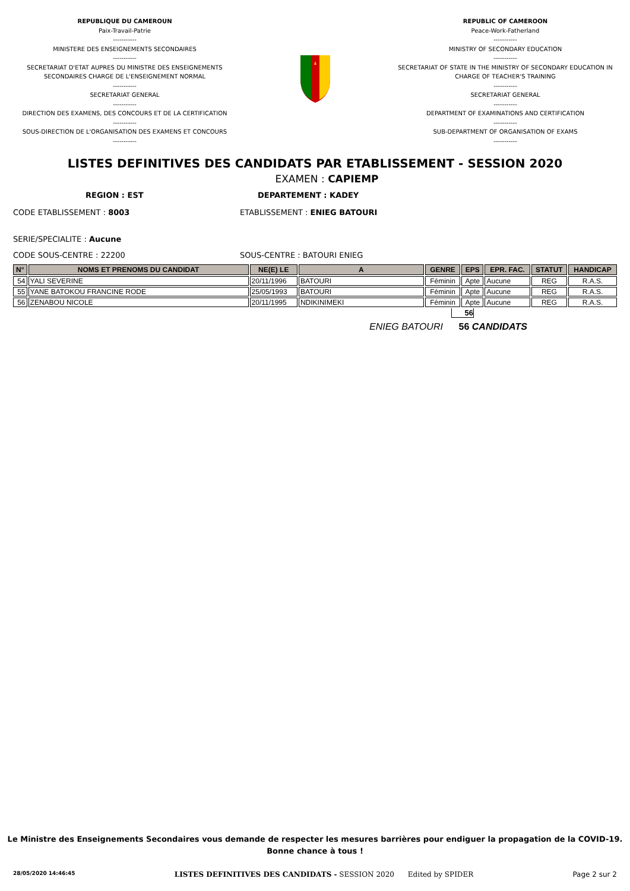REPUBLIQUE DU CAMEROUN
Paix-Travail-Patrie
-----------
MINISTERE DES ENSEIGNEMENTS SECONDAIRES
-----------
SECRETARIAT D'ETAT AUPRES DU MINISTRE DES ENSEIGNEMENTS SECONDAIRES CHARGE DE L'ENSEIGNEMENT NORMAL
-----------
SECRETARIAT GENERAL
-----------
DIRECTION DES EXAMENS, DES CONCOURS ET DE LA CERTIFICATION
-----------
SOUS-DIRECTION DE L'ORGANISATION DES EXAMENS ET CONCOURS
-----------
REPUBLIC OF CAMEROON
Peace-Work-Fatherland
-----------
MINISTRY OF SECONDARY EDUCATION
-----------
SECRETARIAT OF STATE IN THE MINISTRY OF SECONDARY EDUCATION IN CHARGE OF TEACHER'S TRAINING
-----------
SECRETARIAT GENERAL
-----------
DEPARTMENT OF EXAMINATIONS AND CERTIFICATION
-----------
SUB-DEPARTMENT OF ORGANISATION OF EXAMS
-----------
LISTES DEFINITIVES DES CANDIDATS PAR ETABLISSEMENT - SESSION 2020
EXAMEN : CAPIEMP
REGION : EST DEPARTEMENT : KADEY
CODE ETABLISSEMENT : 8003 ETABLISSEMENT : ENIEG BATOURI
SERIE/SPECIALITE : Aucune
CODE SOUS-CENTRE : 22200 SOUS-CENTRE : BATOURI ENIEG
| N° | NOMS ET PRENOMS DU CANDIDAT | NE(E) LE | A | GENRE | EPS | EPR. FAC. | STATUT | HANDICAP |
| --- | --- | --- | --- | --- | --- | --- | --- | --- |
| 54 | YALI SEVERINE | 20/11/1996 | BATOURI | Féminin | Apte | Aucune | REG | R.A.S. |
| 55 | YANE BATOKOU FRANCINE RODE | 25/05/1993 | BATOURI | Féminin | Apte | Aucune | REG | R.A.S. |
| 56 | ZENABOU NICOLE | 20/11/1995 | NDIKINIMEKI | Féminin | Apte | Aucune | REG | R.A.S. |
56
ENIEG BATOURI 56 CANDIDATS
Le Ministre des Enseignements Secondaires vous demande de respecter les mesures barrières pour endiguer la propagation de la COVID-19.
Bonne chance à tous !
28/05/2020 14:46:45 LISTES DEFINITIVES DES CANDIDATS - SESSION 2020 Edited by SPIDER Page 2 sur 2